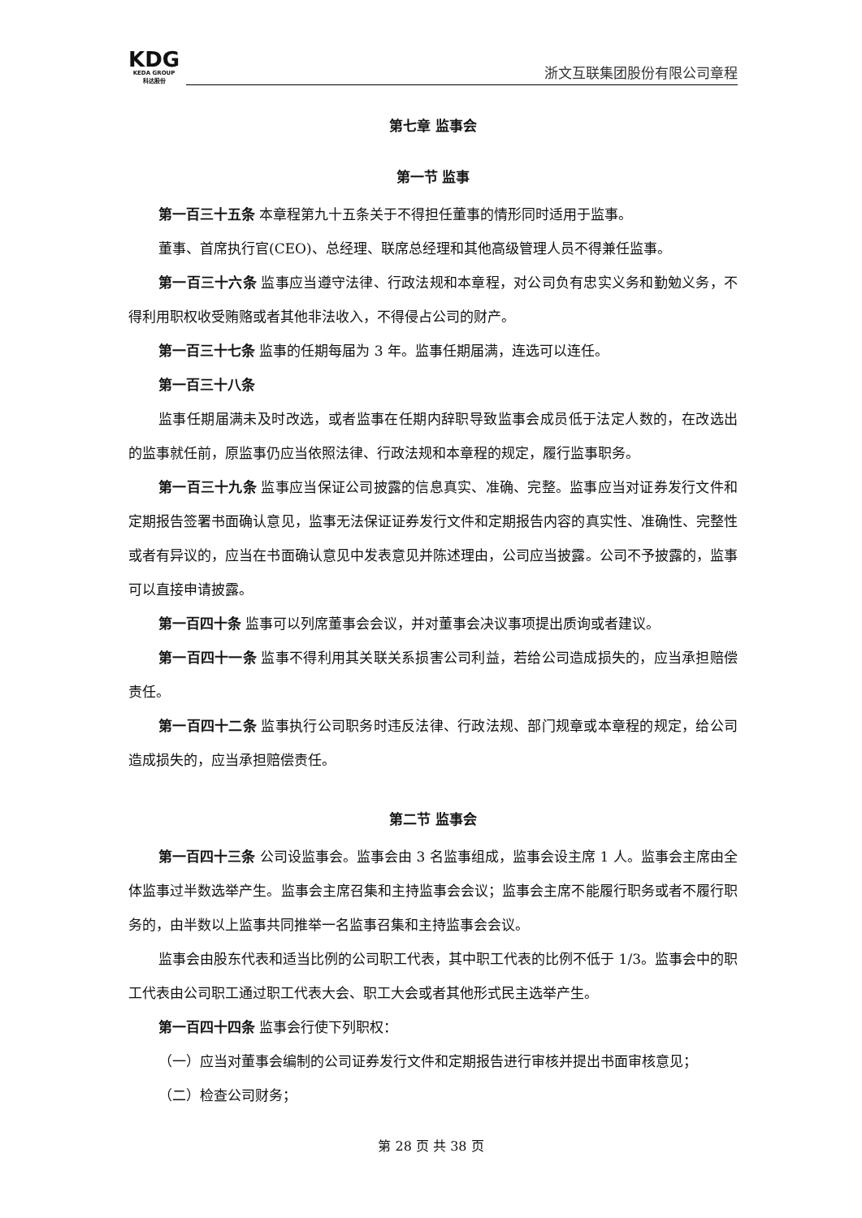KDG
KEDA GROUP
科达股份
浙文互联集团股份有限公司章程
第七章 监事会
第一节 监事
第一百三十五条 本章程第九十五条关于不得担任董事的情形同时适用于监事。
董事、首席执行官(CEO)、总经理、联席总经理和其他高级管理人员不得兼任监事。
第一百三十六条 监事应当遵守法律、行政法规和本章程，对公司负有忠实义务和勤勉义务，不得利用职权收受贿赂或者其他非法收入，不得侵占公司的财产。
第一百三十七条 监事的任期每届为 3 年。监事任期届满，连选可以连任。
第一百三十八条
监事任期届满未及时改选，或者监事在任期内辞职导致监事会成员低于法定人数的，在改选出的监事就任前，原监事仍应当依照法律、行政法规和本章程的规定，履行监事职务。
第一百三十九条 监事应当保证公司披露的信息真实、准确、完整。监事应当对证券发行文件和定期报告签署书面确认意见，监事无法保证证券发行文件和定期报告内容的真实性、准确性、完整性或者有异议的，应当在书面确认意见中发表意见并陈述理由，公司应当披露。公司不予披露的，监事可以直接申请披露。
第一百四十条 监事可以列席董事会会议，并对董事会决议事项提出质询或者建议。
第一百四十一条 监事不得利用其关联关系损害公司利益，若给公司造成损失的，应当承担赔偿责任。
第一百四十二条 监事执行公司职务时违反法律、行政法规、部门规章或本章程的规定，给公司造成损失的，应当承担赔偿责任。
第二节 监事会
第一百四十三条 公司设监事会。监事会由 3 名监事组成，监事会设主席 1 人。监事会主席由全体监事过半数选举产生。监事会主席召集和主持监事会会议；监事会主席不能履行职务或者不履行职务的，由半数以上监事共同推举一名监事召集和主持监事会会议。
监事会由股东代表和适当比例的公司职工代表，其中职工代表的比例不低于 1/3。监事会中的职工代表由公司职工通过职工代表大会、职工大会或者其他形式民主选举产生。
第一百四十四条 监事会行使下列职权：
（一）应当对董事会编制的公司证券发行文件和定期报告进行审核并提出书面审核意见；
（二）检查公司财务；
第 28 页 共 38 页